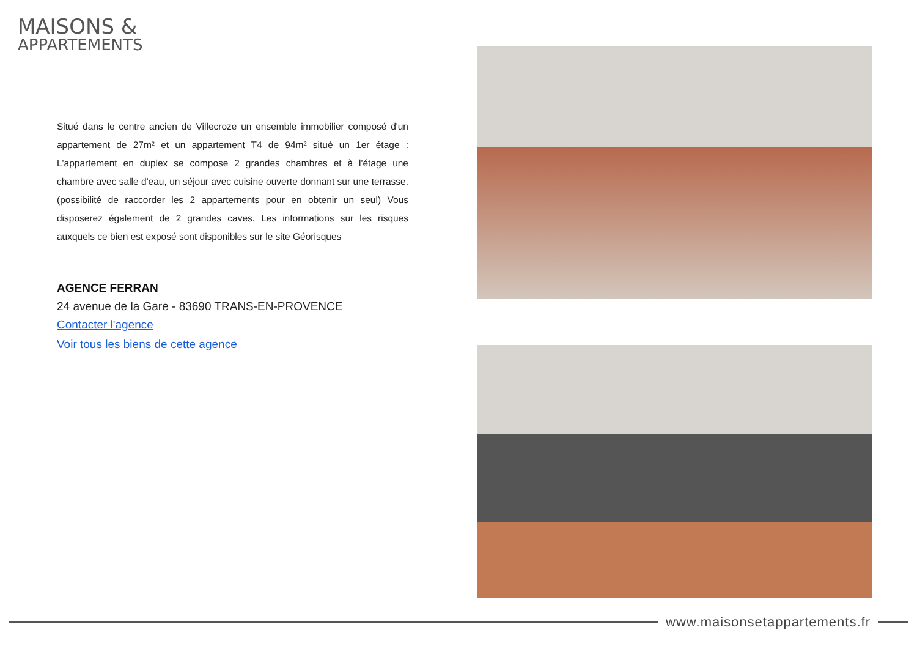MAISONS &
APPARTEMENTS
Situé dans le centre ancien de Villecroze un ensemble immobilier composé d'un appartement de 27m² et un appartement T4 de 94m² situé un 1er étage : L'appartement en duplex se compose 2 grandes chambres et à l'étage une chambre avec salle d'eau, un séjour avec cuisine ouverte donnant sur une terrasse. (possibilité de raccorder les 2 appartements pour en obtenir un seul) Vous disposerez également de 2 grandes caves. Les informations sur les risques auxquels ce bien est exposé sont disponibles sur le site Géorisques
AGENCE FERRAN
24 avenue de la Gare - 83690 TRANS-EN-PROVENCE
Contacter l'agence
Voir tous les biens de cette agence
www.maisonsetappartements.fr